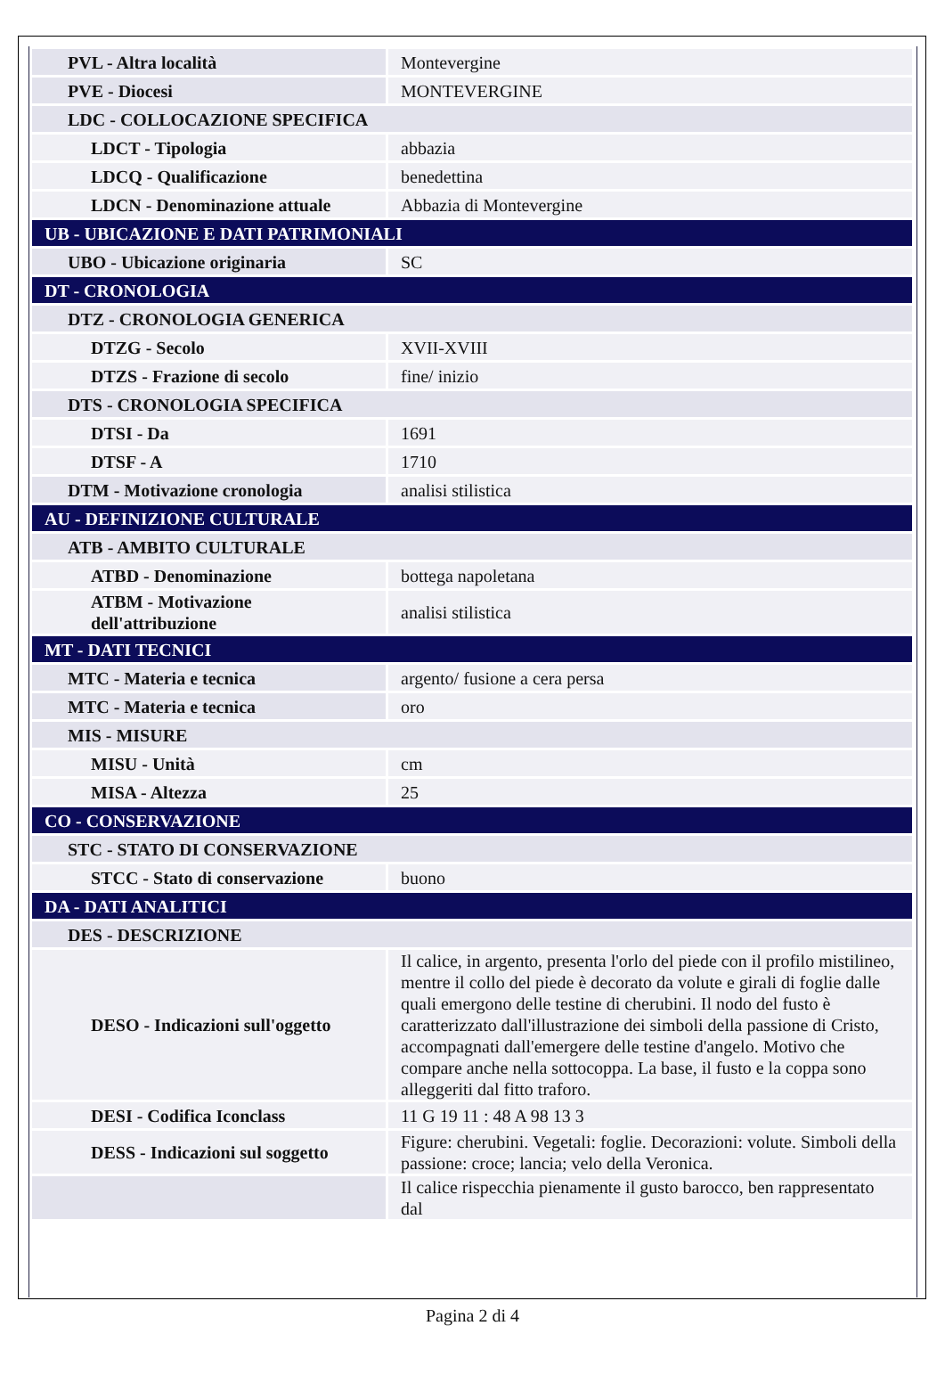| PVL - Altra località | Montevergine |
| PVE - Diocesi | MONTEVERGINE |
| LDC - COLLOCAZIONE SPECIFICA | |
| LDCT - Tipologia | abbazia |
| LDCQ - Qualificazione | benedettina |
| LDCN - Denominazione attuale | Abbazia di Montevergine |
| UB - UBICAZIONE E DATI PATRIMONIALI | |
| UBO - Ubicazione originaria | SC |
| DT - CRONOLOGIA | |
| DTZ - CRONOLOGIA GENERICA | |
| DTZG - Secolo | XVII-XVIII |
| DTZS - Frazione di secolo | fine/ inizio |
| DTS - CRONOLOGIA SPECIFICA | |
| DTSI - Da | 1691 |
| DTSF - A | 1710 |
| DTM - Motivazione cronologia | analisi stilistica |
| AU - DEFINIZIONE CULTURALE | |
| ATB - AMBITO CULTURALE | |
| ATBD - Denominazione | bottega napoletana |
| ATBM - Motivazione dell'attribuzione | analisi stilistica |
| MT - DATI TECNICI | |
| MTC - Materia e tecnica | argento/ fusione a cera persa |
| MTC - Materia e tecnica | oro |
| MIS - MISURE | |
| MISU - Unità | cm |
| MISA - Altezza | 25 |
| CO - CONSERVAZIONE | |
| STC - STATO DI CONSERVAZIONE | |
| STCC - Stato di conservazione | buono |
| DA - DATI ANALITICI | |
| DES - DESCRIZIONE | |
| DESO - Indicazioni sull'oggetto | Il calice, in argento, presenta l'orlo del piede con il profilo mistilineo, mentre il collo del piede è decorato da volute e girali di foglie dalle quali emergono delle testine di cherubini. Il nodo del fusto è caratterizzato dall'illustrazione dei simboli della passione di Cristo, accompagnati dall'emergere delle testine d'angelo. Motivo che compare anche nella sottocoppa. La base, il fusto e la coppa sono alleggeriti dal fitto traforo. |
| DESI - Codifica Iconclass | 11 G 19 11 : 48 A 98 13 3 |
| DESS - Indicazioni sul soggetto | Figure: cherubini. Vegetali: foglie. Decorazioni: volute. Simboli della passione: croce; lancia; velo della Veronica. |
| | Il calice rispecchia pienamente il gusto barocco, ben rappresentato dal |
Pagina 2 di 4